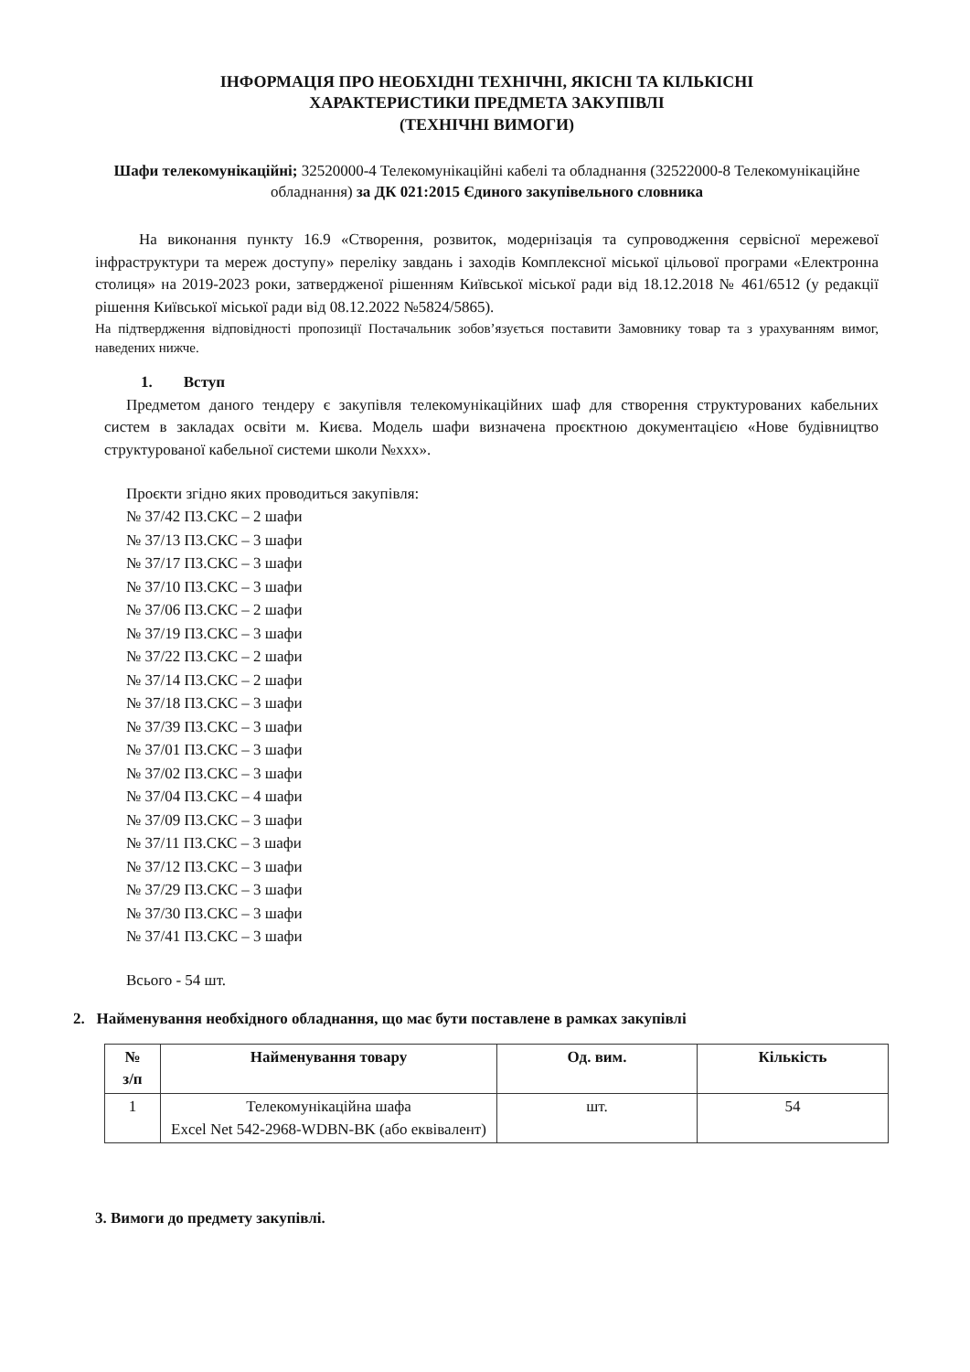ІНФОРМАЦІЯ ПРО НЕОБХІДНІ ТЕХНІЧНІ, ЯКІСНІ ТА КІЛЬКІСНІ
ХАРАКТЕРИСТИКИ ПРЕДМЕТА ЗАКУПІВЛІ
(ТЕХНІЧНІ ВИМОГИ)
Шафи телекомунікаційні; 32520000-4 Телекомунікаційні кабелі та обладнання (32522000-8 Телекомунікаційне обладнання) за ДК 021:2015 Єдиного закупівельного словника
На виконання пункту 16.9 «Створення, розвиток, модернізація та супроводження сервісної мережевої інфраструктури та мереж доступу» переліку завдань і заходів Комплексної міської цільової програми «Електронна столиця» на 2019-2023 роки, затвердженої рішенням Київської міської ради від 18.12.2018 № 461/6512 (у редакції рішення Київської міської ради від 08.12.2022 №5824/5865).
На підтвердження відповідності пропозиції Постачальник зобов’язується поставити Замовнику товар та з урахуванням вимог, наведених нижче.
1. Вступ
Предметом даного тендеру є закупівля телекомунікаційних шаф для створення структурованих кабельних систем в закладах освіти м. Києва. Модель шафи визначена проєктною документацією «Нове будівництво структурованої кабельної системи школи №ххх».
Проєкти згідно яких проводиться закупівля:
№ 37/42 ПЗ.СКС – 2 шафи
№ 37/13 ПЗ.СКС – 3 шафи
№ 37/17 ПЗ.СКС – 3 шафи
№ 37/10 ПЗ.СКС – 3 шафи
№ 37/06 ПЗ.СКС – 2 шафи
№ 37/19 ПЗ.СКС – 3 шафи
№ 37/22 ПЗ.СКС – 2 шафи
№ 37/14 ПЗ.СКС – 2 шафи
№ 37/18 ПЗ.СКС – 3 шафи
№ 37/39 ПЗ.СКС – 3 шафи
№ 37/01 ПЗ.СКС – 3 шафи
№ 37/02 ПЗ.СКС – 3 шафи
№ 37/04 ПЗ.СКС – 4 шафи
№ 37/09 ПЗ.СКС – 3 шафи
№ 37/11 ПЗ.СКС – 3 шафи
№ 37/12 ПЗ.СКС – 3 шафи
№ 37/29 ПЗ.СКС – 3 шафи
№ 37/30 ПЗ.СКС – 3 шафи
№ 37/41 ПЗ.СКС – 3 шафи
Всього - 54 шт.
2. Найменування необхідного обладнання, що має бути поставлене в рамках закупівлі
| № з/п | Найменування товару | Од. вим. | Кількість |
| --- | --- | --- | --- |
| 1 | Телекомунікаційна шафа Excel Net 542-2968-WDBN-BK (або еквівалент) | шт. | 54 |
3. Вимоги до предмету закупівлі.